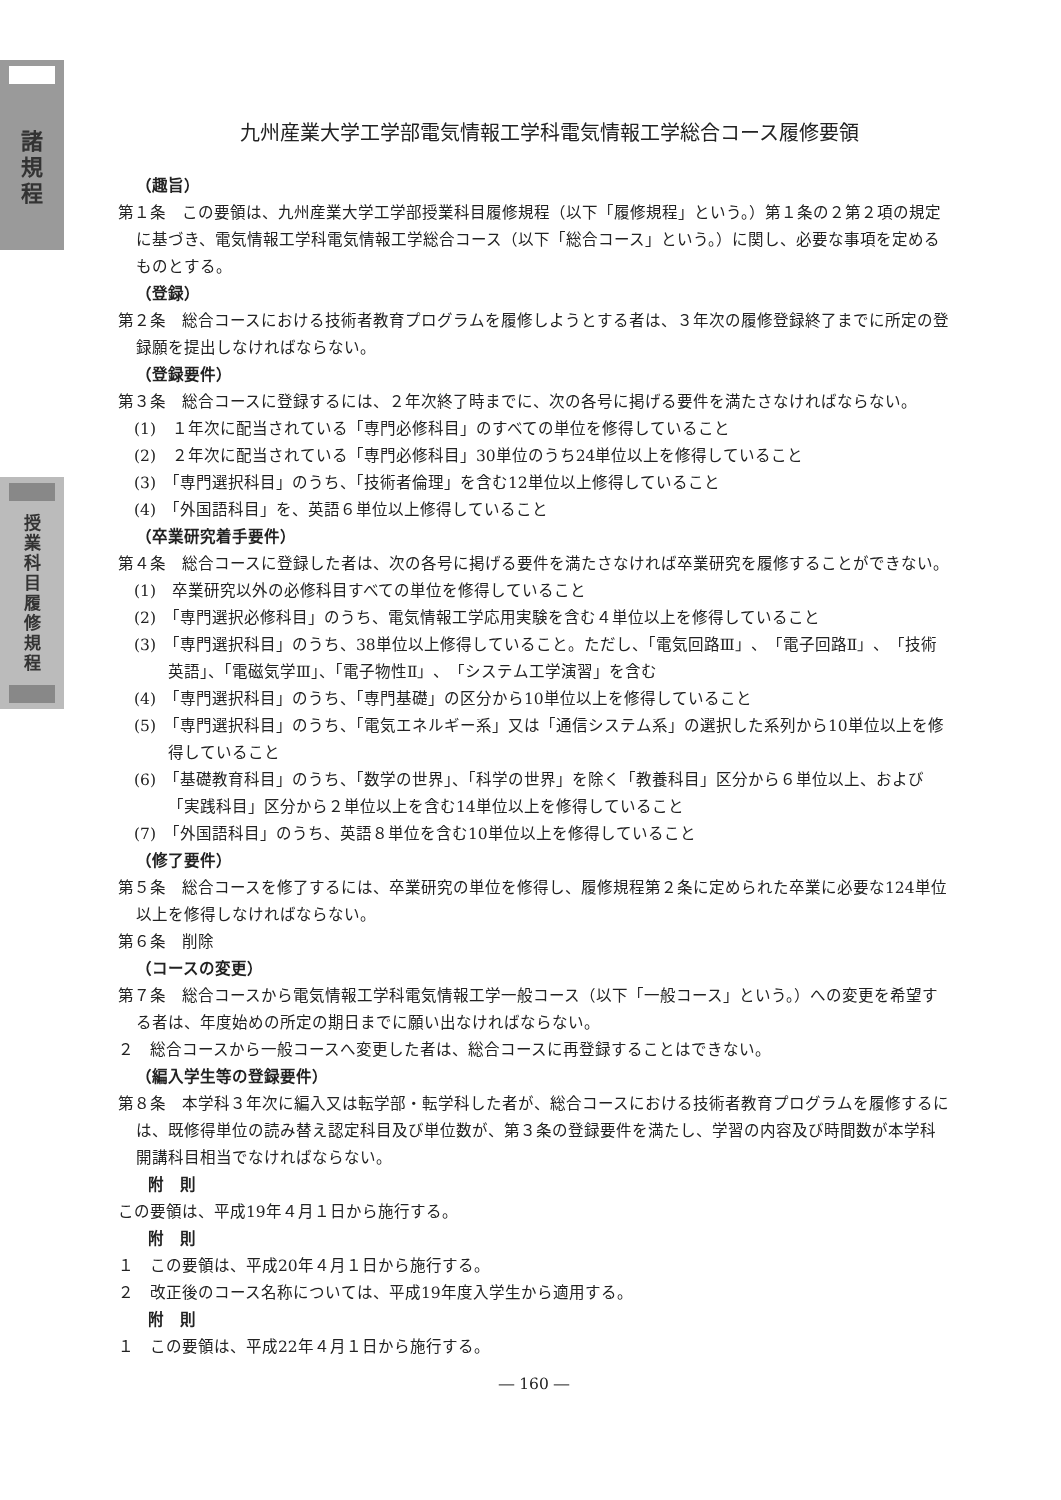諸
規
程
授
業
科
目
履
修
規
程
九州産業大学工学部電気情報工学科電気情報工学総合コース履修要領
（趣旨）
第１条　この要領は、九州産業大学工学部授業科目履修規程（以下「履修規程」という。）第１条の２第２項の規定に基づき、電気情報工学科電気情報工学総合コース（以下「総合コース」という。）に関し、必要な事項を定めるものとする。
（登録）
第２条　総合コースにおける技術者教育プログラムを履修しようとする者は、３年次の履修登録終了までに所定の登録願を提出しなければならない。
（登録要件）
第３条　総合コースに登録するには、２年次終了時までに、次の各号に掲げる要件を満たさなければならない。
(1)　１年次に配当されている「専門必修科目」のすべての単位を修得していること
(2)　２年次に配当されている「専門必修科目」30単位のうち24単位以上を修得していること
(3)　「専門選択科目」のうち、「技術者倫理」を含む12単位以上修得していること
(4)　「外国語科目」を、英語６単位以上修得していること
（卒業研究着手要件）
第４条　総合コースに登録した者は、次の各号に掲げる要件を満たさなければ卒業研究を履修することができない。
(1)　卒業研究以外の必修科目すべての単位を修得していること
(2)　「専門選択必修科目」のうち、電気情報工学応用実験を含む４単位以上を修得していること
(3)　「専門選択科目」のうち、38単位以上修得していること。ただし、「電気回路Ⅲ」、「電子回路Ⅱ」、「技術英語」、「電磁気学Ⅲ」、「電子物性Ⅱ」、「システム工学演習」を含む
(4)　「専門選択科目」のうち、「専門基礎」の区分から10単位以上を修得していること
(5)　「専門選択科目」のうち、「電気エネルギー系」又は「通信システム系」の選択した系列から10単位以上を修得していること
(6)　「基礎教育科目」のうち、「数学の世界」、「科学の世界」を除く「教養科目」区分から６単位以上、および「実践科目」区分から２単位以上を含む14単位以上を修得していること
(7)　「外国語科目」のうち、英語８単位を含む10単位以上を修得していること
（修了要件）
第５条　総合コースを修了するには、卒業研究の単位を修得し、履修規程第２条に定められた卒業に必要な124単位以上を修得しなければならない。
第６条　削除
（コースの変更）
第７条　総合コースから電気情報工学科電気情報工学一般コース（以下「一般コース」という。）への変更を希望する者は、年度始めの所定の期日までに願い出なければならない。
２　総合コースから一般コースへ変更した者は、総合コースに再登録することはできない。
（編入学生等の登録要件）
第８条　本学科３年次に編入又は転学部・転学科した者が、総合コースにおける技術者教育プログラムを履修するには、既修得単位の読み替え認定科目及び単位数が、第３条の登録要件を満たし、学習の内容及び時間数が本学科開講科目相当でなければならない。
附　則
この要領は、平成19年４月１日から施行する。
附　則
１　この要領は、平成20年４月１日から施行する。
２　改正後のコース名称については、平成19年度入学生から適用する。
附　則
１　この要領は、平成22年４月１日から施行する。
― 160 ―